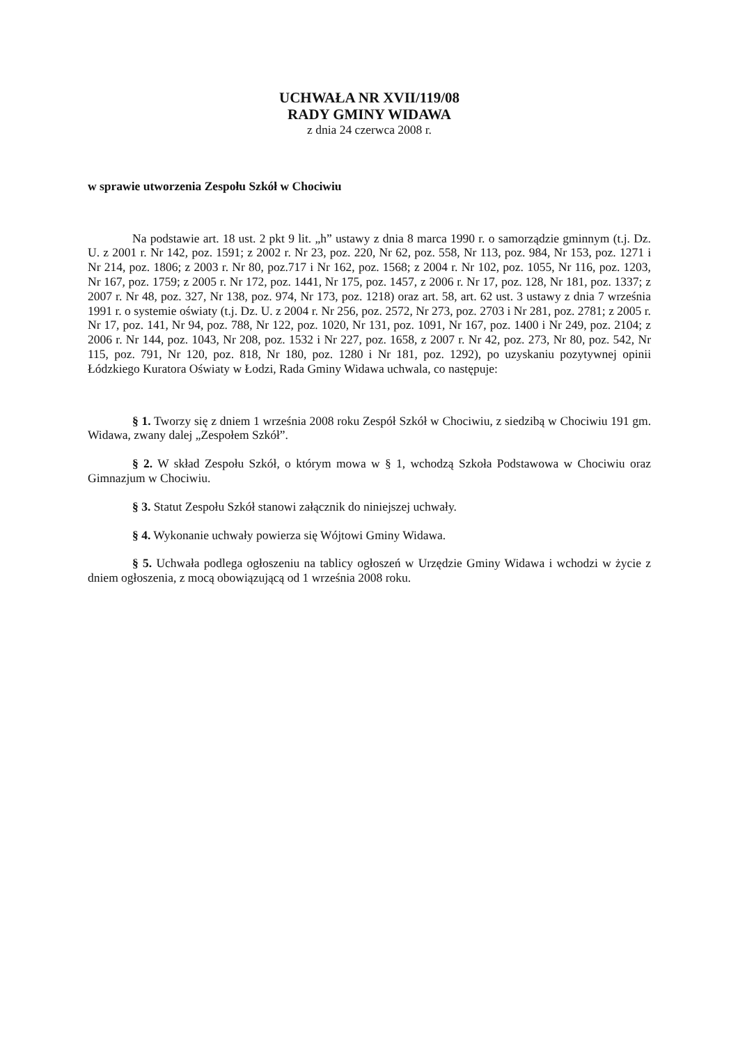UCHWAŁA NR XVII/119/08
RADY GMINY WIDAWA
z dnia 24 czerwca 2008 r.
w sprawie utworzenia Zespołu Szkół w Chociwiu
Na podstawie art. 18 ust. 2 pkt 9 lit. „h” ustawy z dnia 8 marca 1990 r. o samorządzie gminnym (t.j. Dz. U. z 2001 r. Nr 142, poz. 1591; z 2002 r. Nr 23, poz. 220, Nr 62, poz. 558, Nr 113, poz. 984, Nr 153, poz. 1271 i Nr 214, poz. 1806; z 2003 r. Nr 80, poz.717 i Nr 162, poz. 1568; z 2004 r. Nr 102, poz. 1055, Nr 116, poz. 1203, Nr 167, poz. 1759; z 2005 r. Nr 172, poz. 1441, Nr 175, poz. 1457, z 2006 r. Nr 17, poz. 128, Nr 181, poz. 1337; z 2007 r. Nr 48, poz. 327, Nr 138, poz. 974, Nr 173, poz. 1218) oraz art. 58, art. 62 ust. 3 ustawy z dnia 7 września 1991 r. o systemie oświaty (t.j. Dz. U. z 2004 r. Nr 256, poz. 2572, Nr 273, poz. 2703 i Nr 281, poz. 2781; z 2005 r. Nr 17, poz. 141, Nr 94, poz. 788, Nr 122, poz. 1020, Nr 131, poz. 1091, Nr 167, poz. 1400 i Nr 249, poz. 2104; z 2006 r. Nr 144, poz. 1043, Nr 208, poz. 1532 i Nr 227, poz. 1658, z 2007 r. Nr 42, poz. 273, Nr 80, poz. 542, Nr 115, poz. 791, Nr 120, poz. 818, Nr 180, poz. 1280 i Nr 181, poz. 1292), po uzyskaniu pozytywnej opinii Łódzkiego Kuratora Oświaty w Łodzi, Rada Gminy Widawa uchwala, co następuje:
§ 1. Tworzy się z dniem 1 września 2008 roku Zespół Szkół w Chociwiu, z siedzibą w Chociwiu 191 gm. Widawa, zwany dalej „Zespołem Szkół”.
§ 2. W skład Zespołu Szkół, o którym mowa w § 1, wchodzą Szkoła Podstawowa w Chociwiu oraz Gimnazjum w Chociwiu.
§ 3. Statut Zespołu Szkół stanowi załącznik do niniejszej uchwały.
§ 4. Wykonanie uchwały powierza się Wójtowi Gminy Widawa.
§ 5. Uchwała podlega ogłoszeniu na tablicy ogłoszeń w Urzędzie Gminy Widawa i wchodzi w życie z dniem ogłoszenia, z mocą obowiązującą od 1 września 2008 roku.